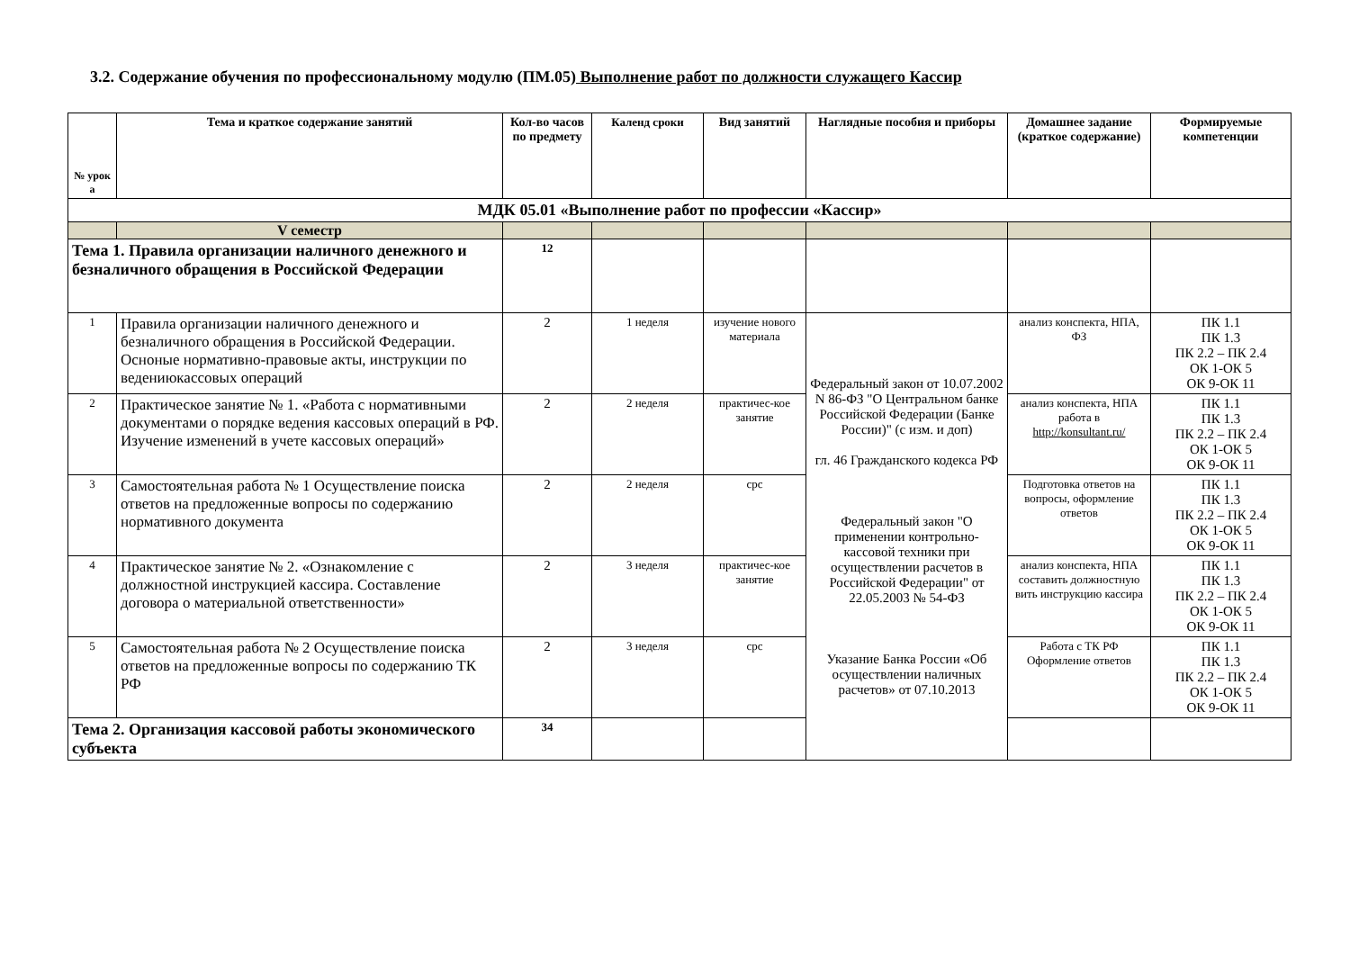3.2. Содержание обучения по профессиональному модулю (ПМ.05) Выполнение работ по должности служащего Кассир
| № урок а | Тема и краткое содержание занятий | Кол-во часов по предмету | Календ сроки | Вид занятий | Наглядные пособия и приборы | Домашнее задание (краткое содержание) | Формируемые компетенции |
| --- | --- | --- | --- | --- | --- | --- | --- |
| МДК 05.01 «Выполнение работ по профессии «Кассир» | | | | | | | |
| | V семестр | | | | | | |
| Тема 1. Правила организации наличного денежного и безналичного обращения в Российской Федерации | | 12 | | | | | |
| 1 | Правила организации наличного денежного и безналичного обращения в Российской Федерации. Осноные нормативно-правовые акты, инструкции по ведениюкассовых операций | 2 | 1 неделя | изучение нового материала | Федеральный закон от 10.07.2002 N 86-ФЗ "О Центральном банке Российской Федерации (Банке России)" (с изм. и доп) гл. 46 Гражданского кодекса РФ Федеральный закон "О применении контрольно-кассовой техники при осуществлении расчетов в Российской Федерации" от 22.05.2003 № 54-ФЗ Указание Банка России «Об осуществлении наличных расчетов» от 07.10.2013 | анализ конспекта, НПА, ФЗ | ПК 1.1 ПК 1.3 ПК 2.2 – ПК 2.4 ОК 1-ОК 5 ОК 9-ОК 11 |
| 2 | Практическое занятие № 1. «Работа с нормативными документами о порядке ведения кассовых операций в РФ. Изучение изменений в учете кассовых операций» | 2 | 2 неделя | практичес-кое занятие | | анализ конспекта, НПА работа в http://konsultant.ru/ | ПК 1.1 ПК 1.3 ПК 2.2 – ПК 2.4 ОК 1-ОК 5 ОК 9-ОК 11 |
| 3 | Самостоятельная работа № 1 Осуществление поиска ответов на предложенные вопросы по содержанию нормативного документа | 2 | 2 неделя | срс | | Подготовка ответов на вопросы, оформление ответов | ПК 1.1 ПК 1.3 ПК 2.2 – ПК 2.4 ОК 1-ОК 5 ОК 9-ОК 11 |
| 4 | Практическое занятие № 2. «Ознакомление с должностной инструкцией кассира. Составление договора о материальной ответственности» | 2 | 3 неделя | практичес-кое занятие | | анализ конспекта, НПА составить должностную вить инструкцию кассира | ПК 1.1 ПК 1.3 ПК 2.2 – ПК 2.4 ОК 1-ОК 5 ОК 9-ОК 11 |
| 5 | Самостоятельная работа № 2 Осуществление поиска ответов на предложенные вопросы по содержанию ТК РФ | 2 | 3 неделя | срс | | Работа с ТК РФ Оформление ответов | ПК 1.1 ПК 1.3 ПК 2.2 – ПК 2.4 ОК 1-ОК 5 ОК 9-ОК 11 |
| Тема 2. Организация кассовой работы экономического субъекта | | 34 | | | | | |